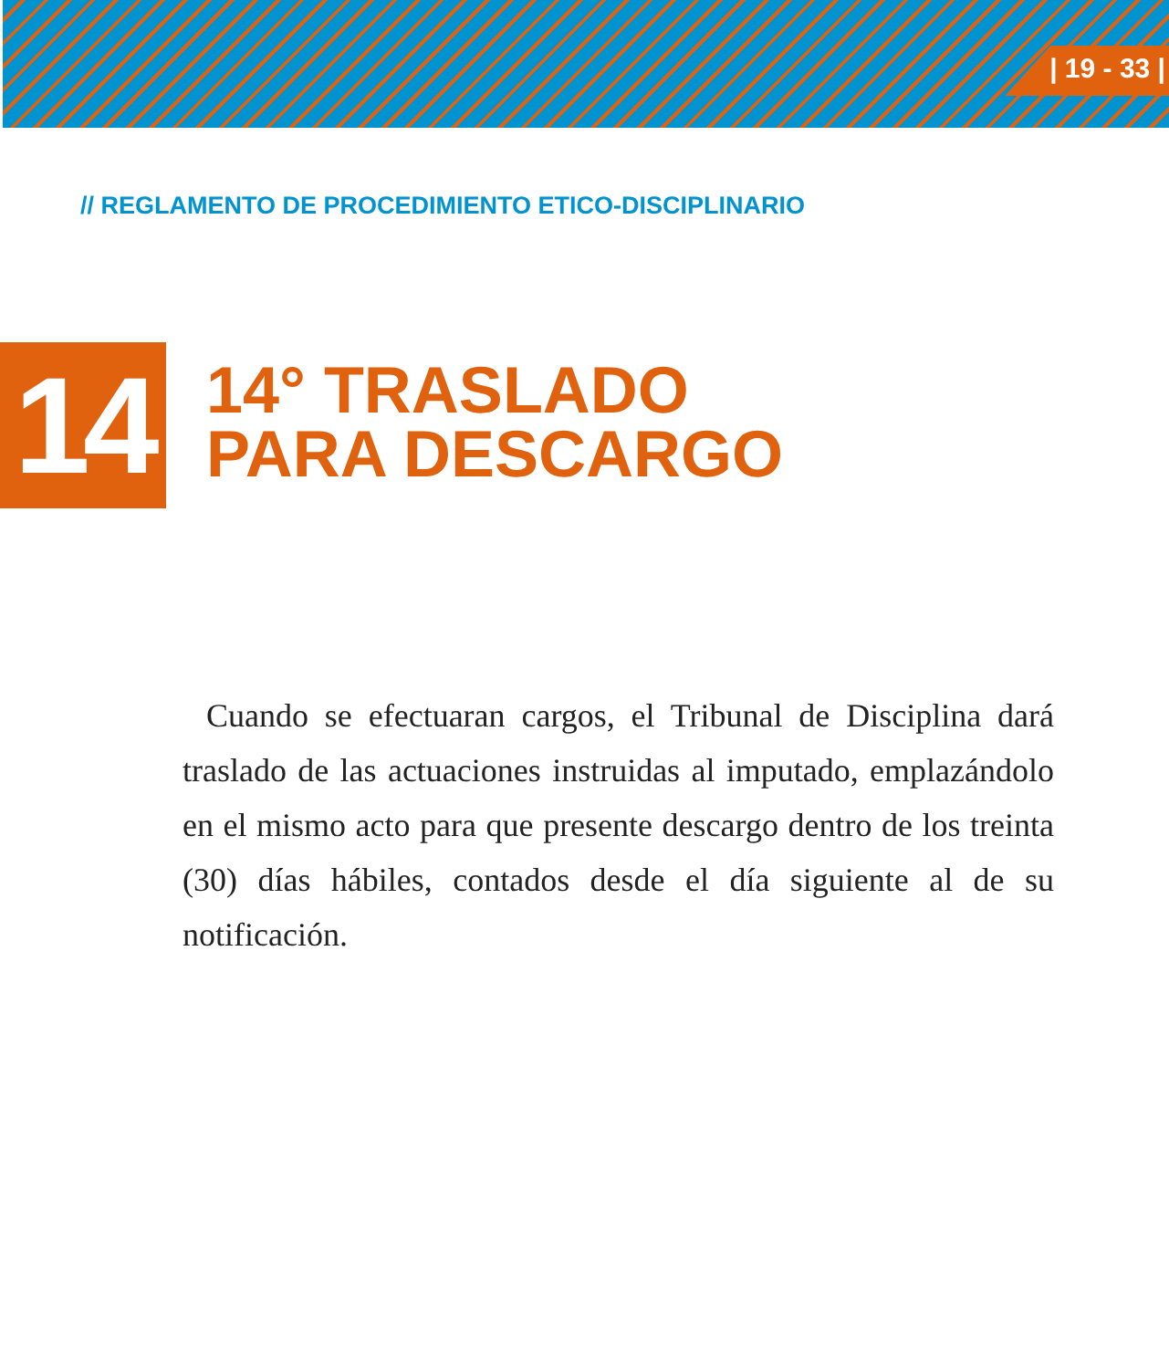| 19 - 33 |
// REGLAMENTO DE PROCEDIMIENTO ETICO-DISCIPLINARIO
14
14° TRASLADO
PARA DESCARGO
Cuando se efectuaran cargos, el Tribunal de Disciplina dará traslado de las actuaciones instruidas al imputado, emplazándolo en el mismo acto para que presente descargo dentro de los treinta (30) días hábiles, contados desde el día siguiente al de su notificación.